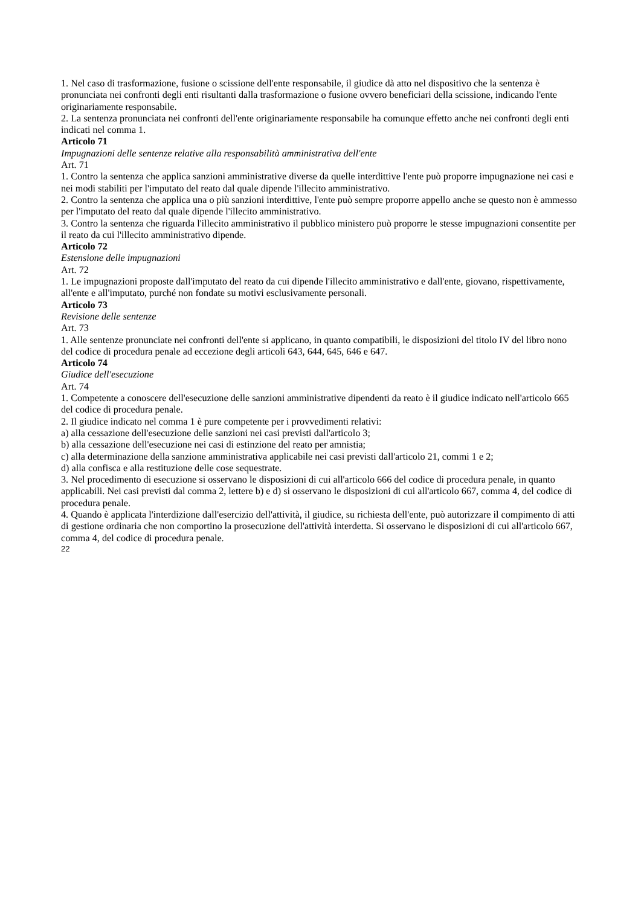1. Nel caso di trasformazione, fusione o scissione dell'ente responsabile, il giudice dà atto nel dispositivo che la sentenza è pronunciata nei confronti degli enti risultanti dalla trasformazione o fusione ovvero beneficiari della scissione, indicando l'ente originariamente responsabile.
2. La sentenza pronunciata nei confronti dell'ente originariamente responsabile ha comunque effetto anche nei confronti degli enti indicati nel comma 1.
Articolo 71
Impugnazioni delle sentenze relative alla responsabilità amministrativa dell'ente
Art. 71
1. Contro la sentenza che applica sanzioni amministrative diverse da quelle interdittive l'ente può proporre impugnazione nei casi e nei modi stabiliti per l'imputato del reato dal quale dipende l'illecito amministrativo.
2. Contro la sentenza che applica una o più sanzioni interdittive, l'ente può sempre proporre appello anche se questo non è ammesso per l'imputato del reato dal quale dipende l'illecito amministrativo.
3. Contro la sentenza che riguarda l'illecito amministrativo il pubblico ministero può proporre le stesse impugnazioni consentite per il reato da cui l'illecito amministrativo dipende.
Articolo 72
Estensione delle impugnazioni
Art. 72
1. Le impugnazioni proposte dall'imputato del reato da cui dipende l'illecito amministrativo e dall'ente, giovano, rispettivamente, all'ente e all'imputato, purché non fondate su motivi esclusivamente personali.
Articolo 73
Revisione delle sentenze
Art. 73
1. Alle sentenze pronunciate nei confronti dell'ente si applicano, in quanto compatibili, le disposizioni del titolo IV del libro nono del codice di procedura penale ad eccezione degli articoli 643, 644, 645, 646 e 647.
Articolo 74
Giudice dell'esecuzione
Art. 74
1. Competente a conoscere dell'esecuzione delle sanzioni amministrative dipendenti da reato è il giudice indicato nell'articolo 665 del codice di procedura penale.
2. Il giudice indicato nel comma 1 è pure competente per i provvedimenti relativi:
a) alla cessazione dell'esecuzione delle sanzioni nei casi previsti dall'articolo 3;
b) alla cessazione dell'esecuzione nei casi di estinzione del reato per amnistia;
c) alla determinazione della sanzione amministrativa applicabile nei casi previsti dall'articolo 21, commi 1 e 2;
d) alla confisca e alla restituzione delle cose sequestrate.
3. Nel procedimento di esecuzione si osservano le disposizioni di cui all'articolo 666 del codice di procedura penale, in quanto applicabili. Nei casi previsti dal comma 2, lettere b) e d) si osservano le disposizioni di cui all'articolo 667, comma 4, del codice di procedura penale.
4. Quando è applicata l'interdizione dall'esercizio dell'attività, il giudice, su richiesta dell'ente, può autorizzare il compimento di atti di gestione ordinaria che non comportino la prosecuzione dell'attività interdetta. Si osservano le disposizioni di cui all'articolo 667, comma 4, del codice di procedura penale.
22